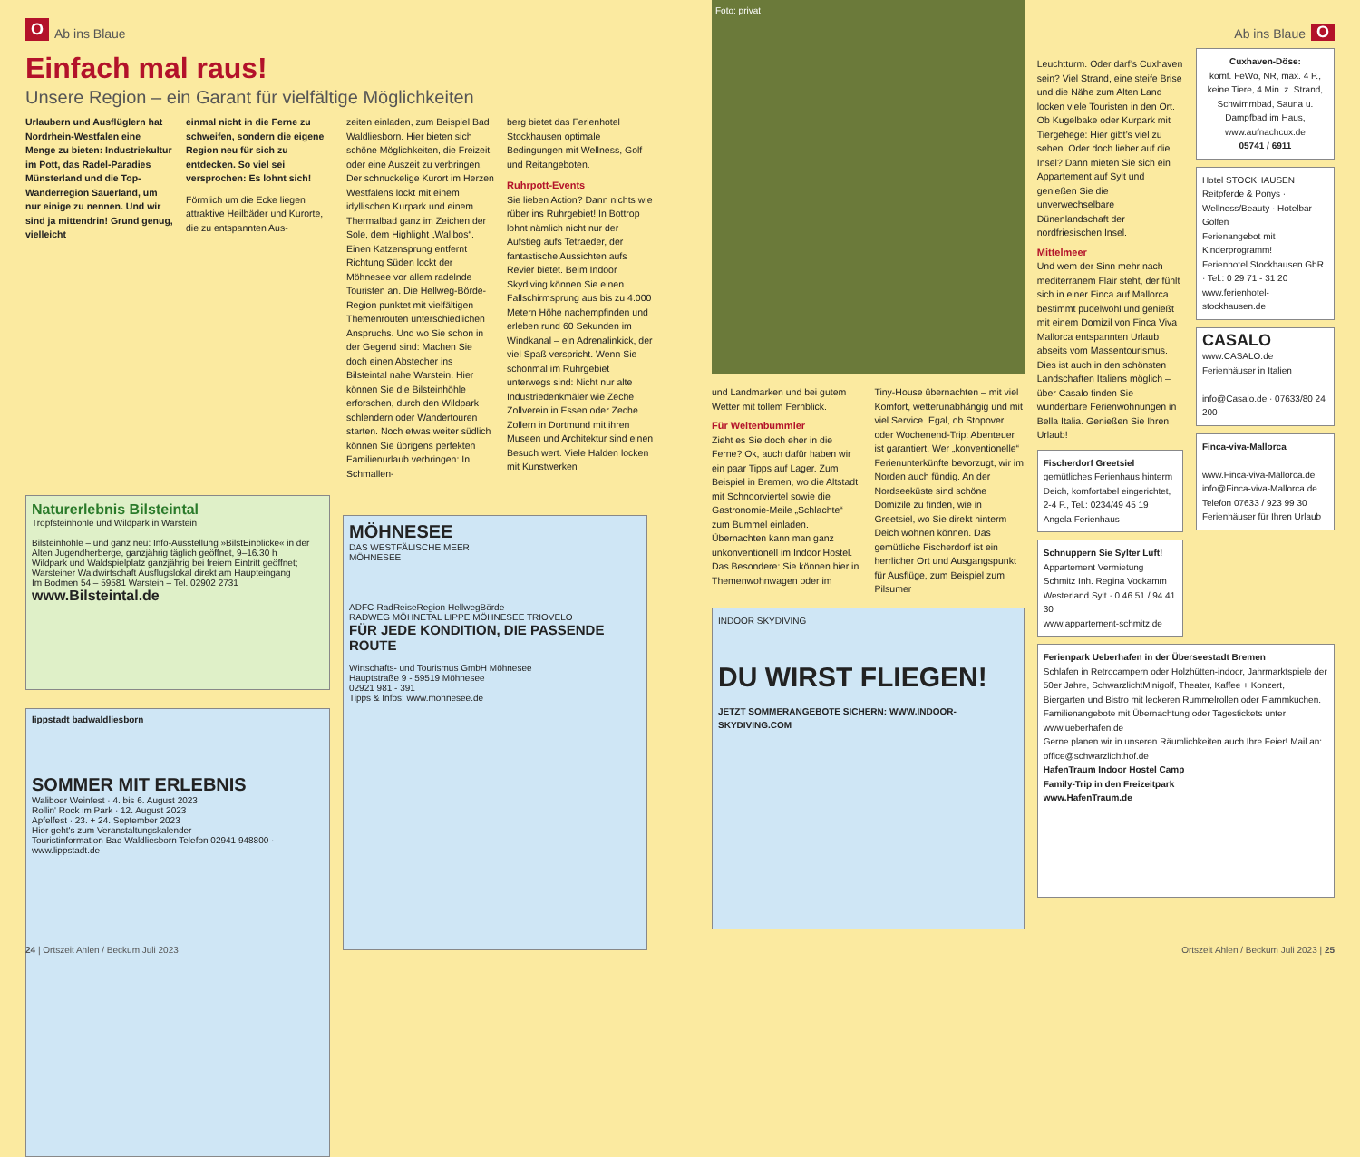O Ab ins Blaue
Einfach mal raus!
Unsere Region – ein Garant für vielfältige Möglichkeiten
Urlaubern und Ausflüglern hat Nordrhein-Westfalen eine Menge zu bieten: Industriekultur im Pott, das Radel-Paradies Münsterland und die Top-Wanderregion Sauerland, um nur einige zu nennen. Und wir sind ja mittendrin! Grund genug, vielleicht
einmal nicht in die Ferne zu schweifen, sondern die eigene Region neu für sich zu entdecken. So viel sei versprochen: Es lohnt sich!
Förmlich um die Ecke liegen attraktive Heilbäder und Kurorte, die zu entspannten Aus-
zeiten einladen, zum Beispiel Bad Waldliesborn. Hier bieten sich schöne Möglichkeiten, die Freizeit oder eine Auszeit zu verbringen. Der schnuckelige Kurort im Herzen Westfalens lockt mit einem idyllischen Kurpark und einem Thermalbad ganz im Zeichen der Sole, dem Highlight „Walibos“. Einen Katzensprung entfernt Richtung Süden lockt der Möhnesee vor allem radelnde Touristen an. Die Hellweg-Börde-Region punktet mit vielfältigen Themenrouten unterschiedlichen Anspruchs. Und wo Sie schon in der Gegend sind: Machen Sie doch einen Abstecher ins Bilsteintal nahe Warstein. Hier können Sie die Bilsteinhöhle erforschen, durch den Wildpark schlendern oder Wandertouren starten. Noch etwas weiter südlich können Sie übrigens perfekten Familienurlaub verbringen: In Schmallen-
berg bietet das Ferienhotel Stockhausen optimale Bedingungen mit Wellness, Golf und Reitangeboten.
Ruhrpott-Events
Sie lieben Action? Dann nichts wie rüber ins Ruhrgebiet! In Bottrop lohnt nämlich nicht nur der Aufstieg aufs Tetraeder, der fantastische Aussichten aufs Revier bietet. Beim Indoor Skydiving können Sie einen Fallschirmsprung aus bis zu 4.000 Metern Höhe nachempfinden und erleben rund 60 Sekunden im Windkanal – ein Adrenalinkick, der viel Spaß verspricht. Wenn Sie schonmal im Ruhrgebiet unterwegs sind: Nicht nur alte Industriedenkmäler wie Zeche Zollverein in Essen oder Zeche Zollern in Dortmund mit ihren Museen und Architektur sind einen Besuch wert. Viele Halden locken mit Kunstwerken
Naturerlebnis Bilsteintal
Tropfsteinhöhle und Wildpark in Warstein
Bilsteinhöhle – und ganz neu: Info-Ausstellung »BilstEinblicke« in der Alten Jugendherberge, ganzjährig täglich geöffnet, 9–16.30 h
Wildpark und Waldspielplatz ganzjährig bei freiem Eintritt geöffnet; Warsteiner Waldwirtschaft Ausflugslokal direkt am Haupteingang
Im Bodmen 54 – 59581 Warstein – Tel. 02902 2731
www.Bilsteintal.de
lippstadt badwaldliesborn
SOMMER MIT ERLEBNIS
Waliboer Weinfest · 4. bis 6. August 2023
Rollin' Rock im Park · 12. August 2023
Apfelfest · 23. + 24. September 2023
Hier geht's zum Veranstaltungskalender
Touristinformation Bad Waldliesborn Telefon 02941 948800 · www.lippstadt.de
MÖHNESEE
DAS WESTFÄLISCHE MEER
MÖHNESEE
ADFC-RadReiseRegion HellwegBörde
RADWEG MÖHNETAL LIPPE MÖHNESEE TRIOVELO
FÜR JEDE KONDITION, DIE PASSENDE ROUTE
Wirtschafts- und Tourismus GmbH Möhnesee
Hauptstraße 9 - 59519 Möhnesee
02921 981 - 391
Tipps & Infos: www.möhnesee.de
24 | Ortszeit Ahlen / Beckum Juli 2023
Foto: privat
und Landmarken und bei gutem Wetter mit tollem Fernblick.
Für Weltenbummler
Zieht es Sie doch eher in die Ferne? Ok, auch dafür haben wir ein paar Tipps auf Lager. Zum Beispiel in Bremen, wo die Altstadt mit Schnoorviertel sowie die Gastronomie-Meile „Schlachte“ zum Bummel einladen. Übernachten kann man ganz unkonventionell im Indoor Hostel. Das Besondere: Sie können hier in Themenwohnwagen oder im
Tiny-House übernachten – mit viel Komfort, wetterunabhängig und mit viel Service. Egal, ob Stopover oder Wochenend-Trip: Abenteuer ist garantiert. Wer „konventionelle“ Ferienunterkünfte bevorzugt, wir im Norden auch fündig. An der Nordseeküste sind schöne Domizile zu finden, wie in Greetsiel, wo Sie direkt hinterm Deich wohnen können. Das gemütliche Fischerdorf ist ein herrlicher Ort und Ausgangspunkt für Ausflüge, zum Beispiel zum Pilsumer
INDOOR SKYDIVING
DU WIRST FLIEGEN!
JETZT SOMMERANGEBOTE SICHERN: WWW.INDOOR-SKYDIVING.COM
Ab ins Blaue O
Leuchtturm. Oder darf’s Cuxhaven sein? Viel Strand, eine steife Brise und die Nähe zum Alten Land locken viele Touristen in den Ort. Ob Kugelbake oder Kurpark mit Tiergehege: Hier gibt’s viel zu sehen. Oder doch lieber auf die Insel? Dann mieten Sie sich ein Appartement auf Sylt und genießen Sie die unverwechselbare Dünenlandschaft der nordfriesischen Insel.
Mittelmeer
Und wem der Sinn mehr nach mediterranem Flair steht, der fühlt sich in einer Finca auf Mallorca bestimmt pudelwohl und genießt mit einem Domizil von Finca Viva Mallorca entspannten Urlaub abseits vom Massentourismus. Dies ist auch in den schönsten Landschaften Italiens möglich – über Casalo finden Sie wunderbare Ferienwohnungen in Bella Italia. Genießen Sie Ihren Urlaub!
Fischerdorf Greetsiel
gemütliches Ferienhaus hinterm Deich, komfortabel eingerichtet, 2-4 P., Tel.: 0234/49 45 19 Angela Ferienhaus
Schnuppern Sie Sylter Luft!
Appartement Vermietung Schmitz Inh. Regina Vockamm
Westerland Sylt · 0 46 51 / 94 41 30
www.appartement-schmitz.de
Cuxhaven-Döse:
komf. FeWo, NR, max. 4 P., keine Tiere, 4 Min. z. Strand, Schwimmbad, Sauna u. Dampfbad im Haus, www.aufnachcux.de
05741 / 6911
Hotel STOCKHAUSEN
Reitpferde & Ponys · Wellness/Beauty · Hotelbar · Golfen
Ferienangebot mit Kinderprogramm!
Ferienhotel Stockhausen GbR · Tel.: 0 29 71 - 31 20
www.ferienhotel-stockhausen.de
CASALO
www.CASALO.de
Ferienhäuser in Italien
info@Casalo.de · 07633/80 24 200
Finca-viva-Mallorca
www.Finca-viva-Mallorca.de
info@Finca-viva-Mallorca.de
Telefon 07633 / 923 99 30
Ferienhäuser für Ihren Urlaub
Ferienpark Ueberhafen in der Überseestadt Bremen
Schlafen in Retrocampern oder Holzhütten-indoor, Jahrmarktspiele der 50er Jahre, SchwarzlichtMinigolf, Theater, Kaffee + Konzert, Biergarten und Bistro mit leckeren Rummelrollen oder Flammkuchen. Familienangebote mit Übernachtung oder Tagestickets unter www.ueberhafen.de
Gerne planen wir in unseren Räumlichkeiten auch Ihre Feier! Mail an: office@schwarzlichthof.de
HafenTraum Indoor Hostel Camp
Family-Trip in den Freizeitpark
www.HafenTraum.de
Ortszeit Ahlen / Beckum Juli 2023 | 25